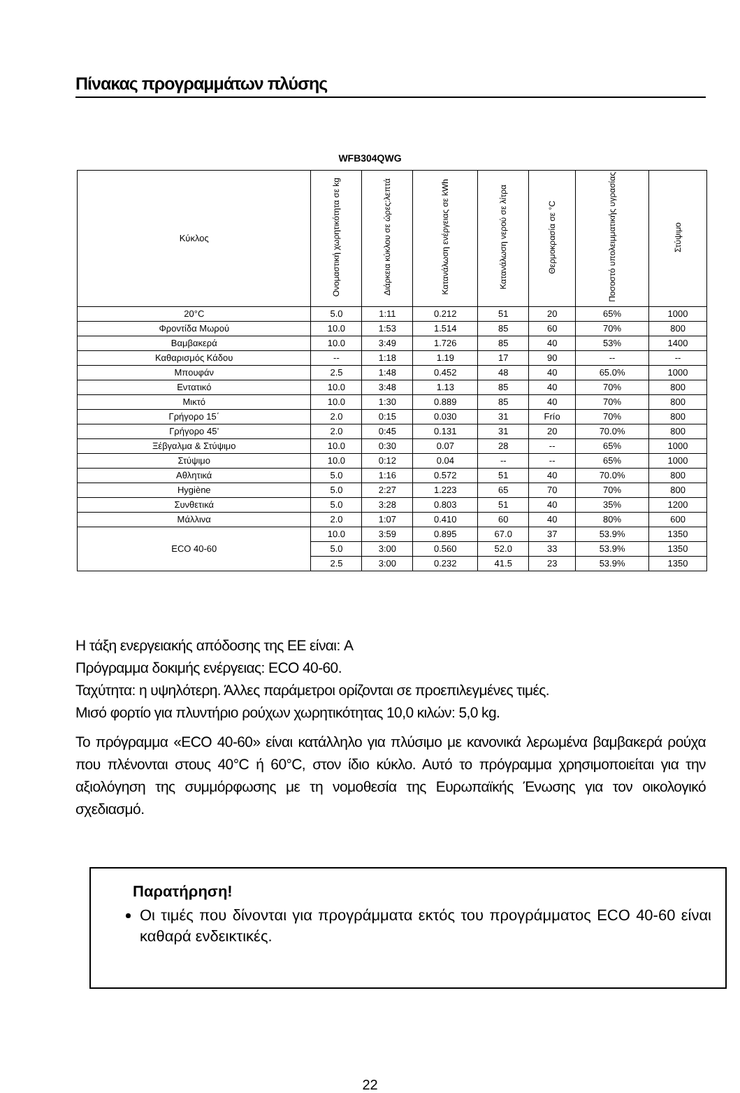Πίνακας προγραμμάτων πλύσης
WFB304QWG
| Κύκλος | Ονομαστική χωρητικότητα σε kg | Διάρκεια κύκλου σε ώρες:λεπτά | Κατανάλωση ενέργειας σε kWh | Κατανάλωση νερού σε λίτρα | Θερμοκρασία σε °C | Ποσοστό υπολειμματικής υγρασίας | Στύψιμο |
| --- | --- | --- | --- | --- | --- | --- | --- |
| 20°C | 5.0 | 1:11 | 0.212 | 51 | 20 | 65% | 1000 |
| Φροντίδα Μωρού | 10.0 | 1:53 | 1.514 | 85 | 60 | 70% | 800 |
| Βαμβακερά | 10.0 | 3:49 | 1.726 | 85 | 40 | 53% | 1400 |
| Καθαρισμός Κάδου | -- | 1:18 | 1.19 | 17 | 90 | -- | -- |
| Μπουφάν | 2.5 | 1:48 | 0.452 | 48 | 40 | 65.0% | 1000 |
| Εντατικό | 10.0 | 3:48 | 1.13 | 85 | 40 | 70% | 800 |
| Μικτό | 10.0 | 1:30 | 0.889 | 85 | 40 | 70% | 800 |
| Γρήγορο 15΄ | 2.0 | 0:15 | 0.030 | 31 | Frío | 70% | 800 |
| Γρήγορο 45’ | 2.0 | 0:45 | 0.131 | 31 | 20 | 70.0% | 800 |
| Ξέβγαλμα & Στύψιμο | 10.0 | 0:30 | 0.07 | 28 | -- | 65% | 1000 |
| Στύψιμο | 10.0 | 0:12 | 0.04 | -- | -- | 65% | 1000 |
| Αθλητικά | 5.0 | 1:16 | 0.572 | 51 | 40 | 70.0% | 800 |
| Hygiène | 5.0 | 2:27 | 1.223 | 65 | 70 | 70% | 800 |
| Συνθετικά | 5.0 | 3:28 | 0.803 | 51 | 40 | 35% | 1200 |
| Μάλλινα | 2.0 | 1:07 | 0.410 | 60 | 40 | 80% | 600 |
| ECO 40-60 | 10.0 | 3:59 | 0.895 | 67.0 | 37 | 53.9% | 1350 |
| | 5.0 | 3:00 | 0.560 | 52.0 | 33 | 53.9% | 1350 |
| | 2.5 | 3:00 | 0.232 | 41.5 | 23 | 53.9% | 1350 |
Η τάξη ενεργειακής απόδοσης της ΕΕ είναι: A
Πρόγραμμα δοκιμής ενέργειας: ECO 40-60.
Ταχύτητα: η υψηλότερη. Άλλες παράμετροι ορίζονται σε προεπιλεγμένες τιμές.
Μισό φορτίο για πλυντήριο ρούχων χωρητικότητας 10,0 κιλών: 5,0 kg.
Το πρόγραμμα «ECO 40-60» είναι κατάλληλο για πλύσιμο με κανονικά λερωμένα βαμβακερά ρούχα που πλένονται στους 40°C ή 60°C, στον ίδιο κύκλο. Αυτό το πρόγραμμα χρησιμοποιείται για την αξιολόγηση της συμμόρφωσης με τη νομοθεσία της Ευρωπαϊκής Ένωσης για τον οικολογικό σχεδιασμό.
Παρατήρηση!
Οι τιμές που δίνονται για προγράμματα εκτός του προγράμματος ECO 40-60 είναι καθαρά ενδεικτικές.
22